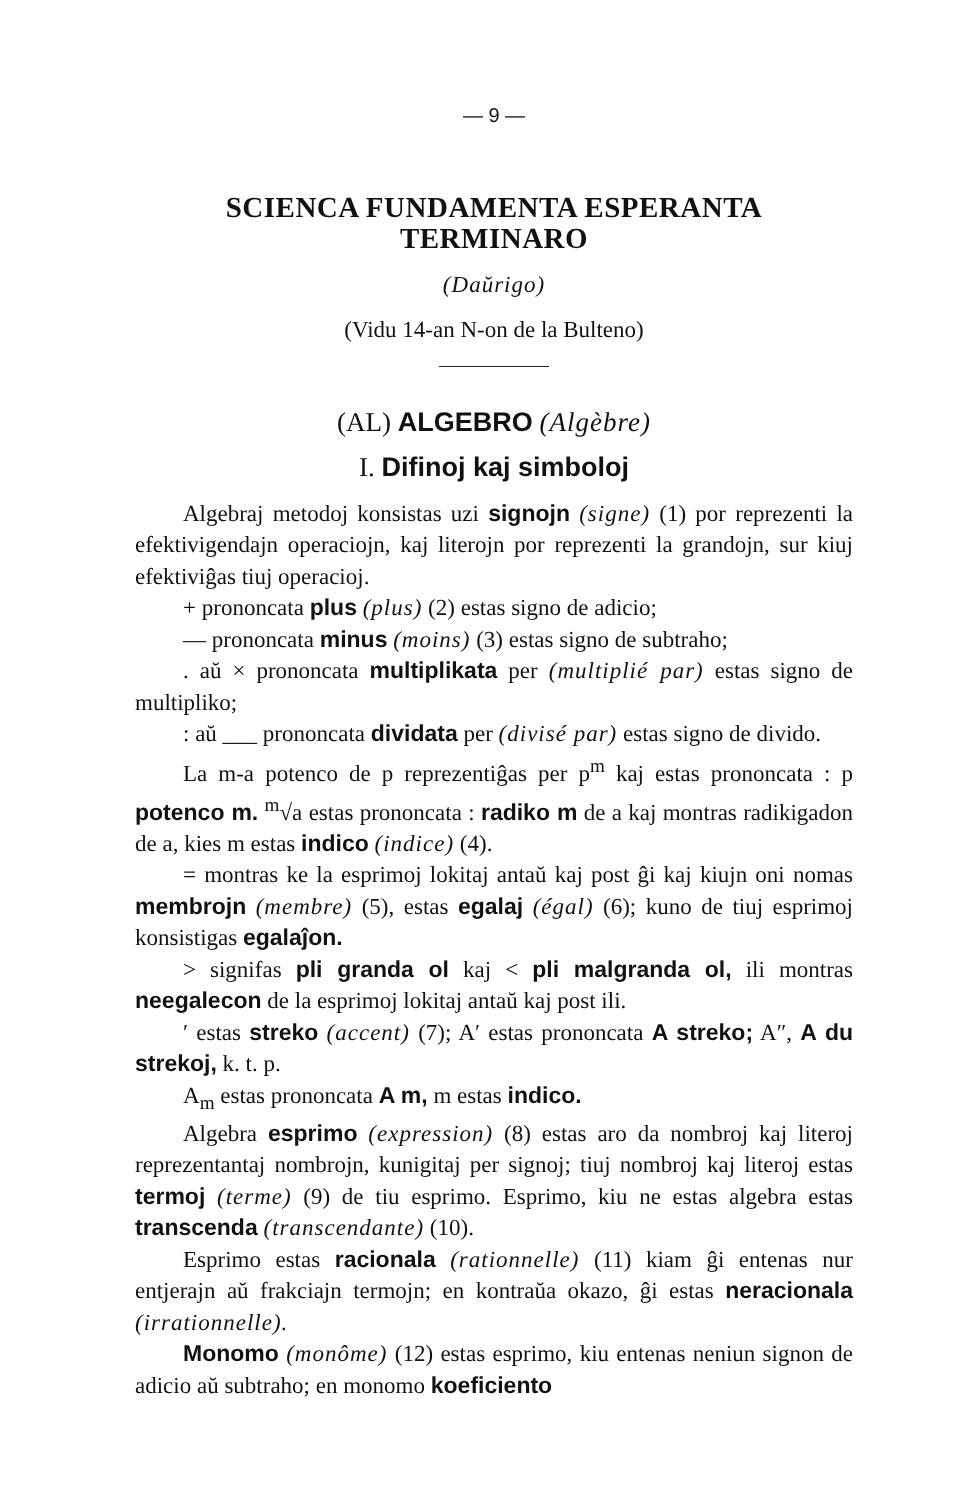— 9 —
SCIENCA FUNDAMENTA ESPERANTA TERMINARO
(Daŭrigo)
(Vidu 14-an N-on de la Bulteno)
(AL) ALGEBRO (Algèbre)
I. Difinoj kaj simboloj
Algebraj metodoj konsistas uzi signojn (signe) (1) por reprezenti la efektivigendajn operaciojn, kaj literojn por reprezenti la grandojn, sur kiuj efektiviĝas tiuj operacioj.
+ prononcata plus (plus) (2) estas signo de adicio;
— prononcata minus (moins) (3) estas signo de subtraho;
. aŭ × prononcata multiplikata per (multiplié par) estas signo de multipliko;
: aŭ ___ prononcata dividata per (divisé par) estas signo de divido.
La m-a potenco de p reprezentiĝas per p<sup>m</sup> kaj estas prononcata : p potenco m. <sup>m</sup>√a estas prononcata : radiko m de a kaj montras radikigadon de a, kies m estas indico (indice) (4).
= montras ke la esprimoj lokitaj antaŭ kaj post ĝi kaj kiujn oni nomas membrojn (membre) (5), estas egalaj (égal) (6); kuno de tiuj esprimoj konsistigas egalaĵon.
> signifas pli granda ol kaj < pli malgranda ol, ili montras neegalecon de la esprimoj lokitaj antaŭ kaj post ili.
′ estas streko (accent) (7); A′ estas prononcata A streko; A″, A du strekoj, k. t. p.
A<sub>m</sub> estas prononcata A m, m estas indico.
Algebra esprimo (expression) (8) estas aro da nombroj kaj literoj reprezentantaj nombrojn, kunigitaj per signoj; tiuj nombroj kaj literoj estas termoj (terme) (9) de tiu esprimo. Esprimo, kiu ne estas algebra estas transcenda (transcendante) (10).
Esprimo estas racionala (rationnelle) (11) kiam ĝi entenas nur entjerajn aŭ frakciajn termojn; en kontraŭa okazo, ĝi estas neracionala (irrationnelle).
Monomo (monôme) (12) estas esprimo, kiu entenas neniun signon de adicio aŭ subtraho; en monomo koeficiento